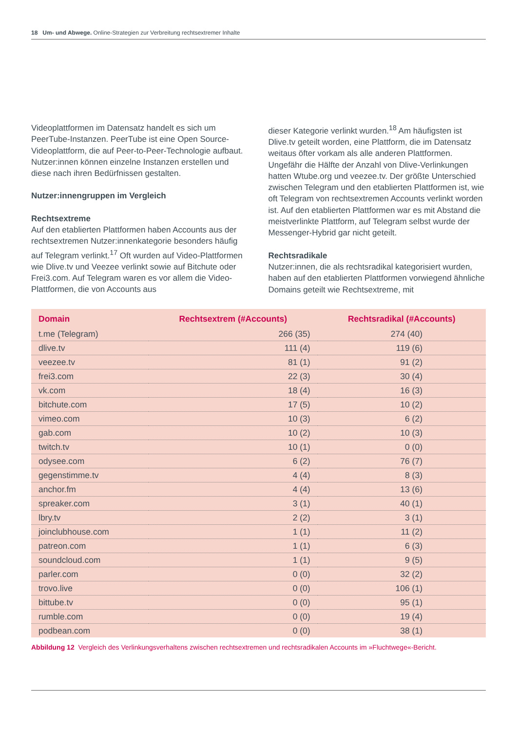18 Um- und Abwege. Online-Strategien zur Verbreitung rechtsextremer Inhalte
Videoplattformen im Datensatz handelt es sich um PeerTube-Instanzen. PeerTube ist eine Open Source-Videoplattform, die auf Peer-to-Peer-Technologie aufbaut. Nutzer:innen können einzelne Instanzen erstellen und diese nach ihren Bedürfnissen gestalten.
Nutzer:innengruppen im Vergleich
Rechtsextreme
Auf den etablierten Plattformen haben Accounts aus der rechtsextremen Nutzer:innenkategorie besonders häufig auf Telegram verlinkt.<sup>17</sup> Oft wurden auf Video-Plattformen wie Dlive.tv und Veezee verlinkt sowie auf Bitchute oder Frei3.com. Auf Telegram waren es vor allem die Video-Plattformen, die von Accounts aus
dieser Kategorie verlinkt wurden.<sup>18</sup> Am häufigsten ist Dlive.tv geteilt worden, eine Plattform, die im Datensatz weitaus öfter vorkam als alle anderen Plattformen. Ungefähr die Hälfte der Anzahl von Dlive-Verlinkungen hatten Wtube.org und veezee.tv. Der größte Unterschied zwischen Telegram und den etablierten Plattformen ist, wie oft Telegram von rechtsextremen Accounts verlinkt worden ist. Auf den etablierten Plattformen war es mit Abstand die meistverlinkte Plattform, auf Telegram selbst wurde der Messenger-Hybrid gar nicht geteilt.
Rechtsradikale
Nutzer:innen, die als rechtsradikal kategorisiert wurden, haben auf den etablierten Plattformen vorwiegend ähnliche Domains geteilt wie Rechtsextreme, mit
| Domain | Rechtsextrem (#Accounts) | Rechtsradikal (#Accounts) |
| --- | --- | --- |
| t.me (Telegram) | 266 (35) | 274 (40) |
| dlive.tv | 111 (4) | 119 (6) |
| veezee.tv | 81 (1) | 91 (2) |
| frei3.com | 22 (3) | 30 (4) |
| vk.com | 18 (4) | 16 (3) |
| bitchute.com | 17 (5) | 10 (2) |
| vimeo.com | 10 (3) | 6 (2) |
| gab.com | 10 (2) | 10 (3) |
| twitch.tv | 10 (1) | 0 (0) |
| odysee.com | 6 (2) | 76 (7) |
| gegenstimme.tv | 4 (4) | 8 (3) |
| anchor.fm | 4 (4) | 13 (6) |
| spreaker.com | 3 (1) | 40 (1) |
| lbry.tv | 2 (2) | 3 (1) |
| joinclubhouse.com | 1 (1) | 11 (2) |
| patreon.com | 1 (1) | 6 (3) |
| soundcloud.com | 1 (1) | 9 (5) |
| parler.com | 0 (0) | 32 (2) |
| trovo.live | 0 (0) | 106 (1) |
| bittube.tv | 0 (0) | 95 (1) |
| rumble.com | 0 (0) | 19 (4) |
| podbean.com | 0 (0) | 38 (1) |
Abbildung 12 Vergleich des Verlinkungsverhaltens zwischen rechtsextremen und rechtsradikalen Accounts im »Fluchtwege«-Bericht.